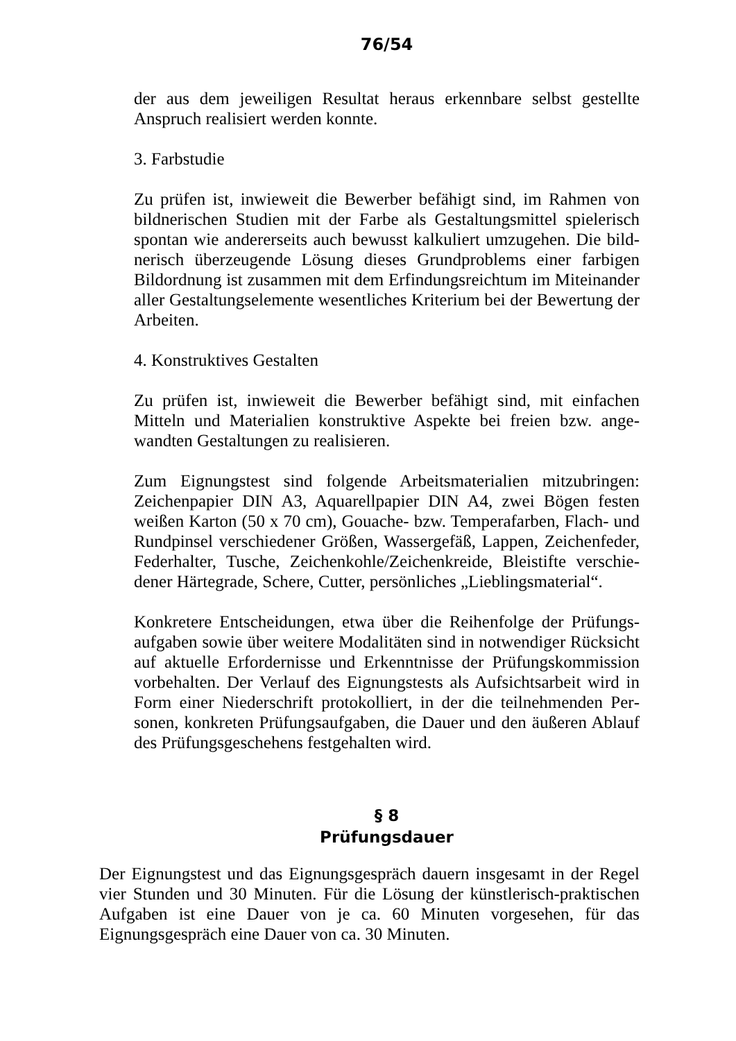76/54
der aus dem jeweiligen Resultat heraus erkennbare selbst gestellte Anspruch realisiert werden konnte.
3. Farbstudie
Zu prüfen ist, inwieweit die Bewerber befähigt sind, im Rahmen von bildnerischen Studien mit der Farbe als Gestaltungsmittel spielerisch spontan wie andererseits auch bewusst kalkuliert umzugehen. Die bild­nerisch überzeugende Lösung dieses Grundproblems einer farbigen Bildordnung ist zusammen mit dem Erfindungsreichtum im Miteinander aller Gestaltungselemente wesentliches Kriterium bei der Bewertung der Arbeiten.
4. Konstruktives Gestalten
Zu prüfen ist, inwieweit die Bewerber befähigt sind, mit einfachen Mitteln und Materialien konstruktive Aspekte bei freien bzw. ange­wandten Gestaltungen zu realisieren.
Zum Eignungstest sind folgende Arbeitsmaterialien mitzubringen: Zeichenpapier DIN A3, Aquarellpapier DIN A4, zwei Bögen festen weißen Karton (50 x 70 cm), Gouache- bzw. Temperafarben, Flach- und Rundpinsel verschiedener Größen, Wassergefäß, Lappen, Zeichenfeder, Federhalter, Tusche, Zeichenkohle/Zeichenkreide, Bleistifte verschie­dener Härtegrade, Schere, Cutter, persönliches „Lieblingsmaterial“.
Konkretere Entscheidungen, etwa über die Reihenfolge der Prüfungs­aufgaben sowie über weitere Modalitäten sind in notwendiger Rücksicht auf aktuelle Erfordernisse und Erkenntnisse der Prüfungskommission vorbehalten. Der Verlauf des Eignungstests als Aufsichtsarbeit wird in Form einer Niederschrift protokolliert, in der die teilnehmenden Per­sonen, konkreten Prüfungsaufgaben, die Dauer und den äußeren Ablauf des Prüfungsgeschehens festgehalten wird.
§ 8
Prüfungsdauer
Der Eignungstest und das Eignungsgespräch dauern insgesamt in der Regel vier Stunden und 30 Minuten. Für die Lösung der künstlerisch-praktischen Aufgaben ist eine Dauer von je ca. 60 Minuten vorgesehen, für das Eignungsgespräch eine Dauer von ca. 30 Minuten.